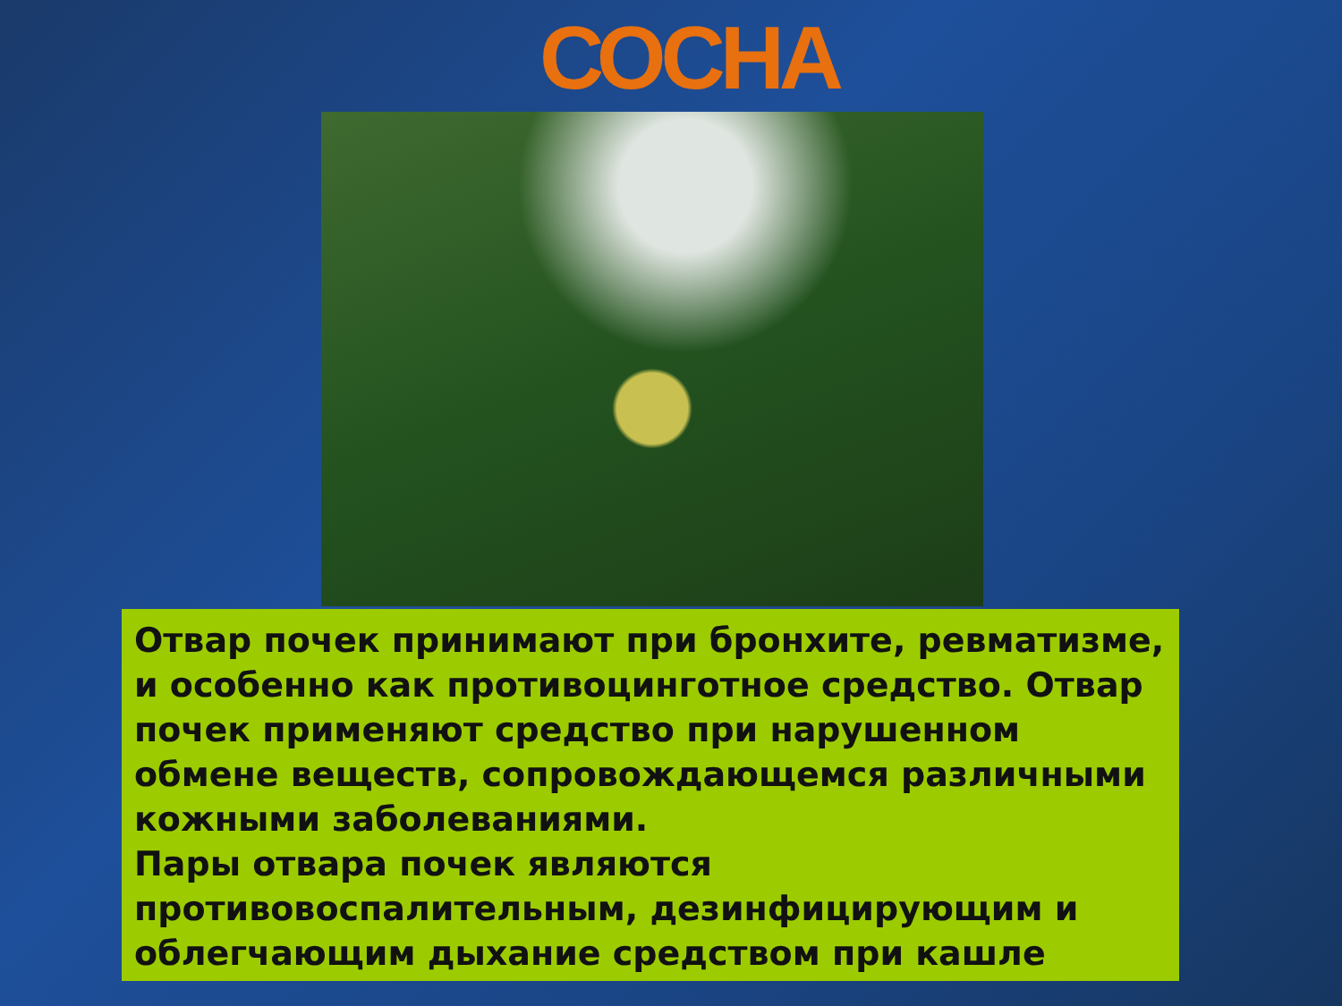СОСНА
Отвар почек принимают при бронхите, ревматизме, и особенно как противоцинготное средство. Отвар почек применяют средство при нарушенном обмене веществ, сопровождающемся различными кожными заболеваниями.
Пары отвара почек являются противовоспалительным, дезинфицирующим и облегчающим дыхание средством при кашле